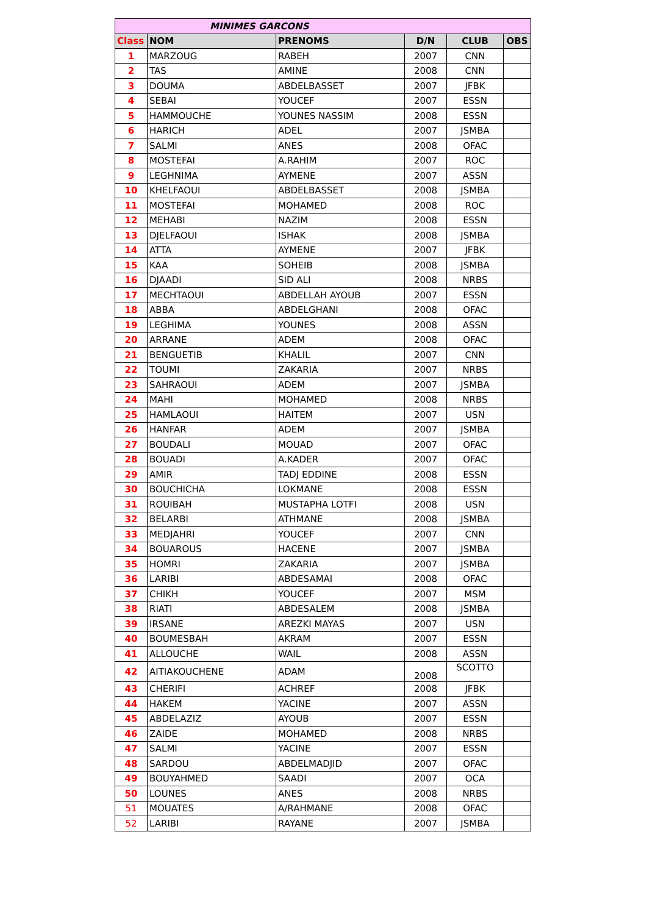| MINIMES GARCONS | | | | | |
| --- | --- | --- | --- | --- | --- |
| Class | NOM | PRENOMS | D/N | CLUB | OBS |
| 1 | MARZOUG | RABEH | 2007 | CNN | |
| 2 | TAS | AMINE | 2008 | CNN | |
| 3 | DOUMA | ABDELBASSET | 2007 | JFBK | |
| 4 | SEBAI | YOUCEF | 2007 | ESSN | |
| 5 | HAMMOUCHE | YOUNES NASSIM | 2008 | ESSN | |
| 6 | HARICH | ADEL | 2007 | JSMBA | |
| 7 | SALMI | ANES | 2008 | OFAC | |
| 8 | MOSTEFAI | A.RAHIM | 2007 | ROC | |
| 9 | LEGHNIMA | AYMENE | 2007 | ASSN | |
| 10 | KHELFAOUI | ABDELBASSET | 2008 | JSMBA | |
| 11 | MOSTEFAI | MOHAMED | 2008 | ROC | |
| 12 | MEHABI | NAZIM | 2008 | ESSN | |
| 13 | DJELFAOUI | ISHAK | 2008 | JSMBA | |
| 14 | ATTA | AYMENE | 2007 | JFBK | |
| 15 | KAA | SOHEIB | 2008 | JSMBA | |
| 16 | DJAADI | SID ALI | 2008 | NRBS | |
| 17 | MECHTAOUI | ABDELLAH AYOUB | 2007 | ESSN | |
| 18 | ABBA | ABDELGHANI | 2008 | OFAC | |
| 19 | LEGHIMA | YOUNES | 2008 | ASSN | |
| 20 | ARRANE | ADEM | 2008 | OFAC | |
| 21 | BENGUETIB | KHALIL | 2007 | CNN | |
| 22 | TOUMI | ZAKARIA | 2007 | NRBS | |
| 23 | SAHRAOUI | ADEM | 2007 | JSMBA | |
| 24 | MAHI | MOHAMED | 2008 | NRBS | |
| 25 | HAMLAOUI | HAITEM | 2007 | USN | |
| 26 | HANFAR | ADEM | 2007 | JSMBA | |
| 27 | BOUDALI | MOUAD | 2007 | OFAC | |
| 28 | BOUADI | A.KADER | 2007 | OFAC | |
| 29 | AMIR | TADJ EDDINE | 2008 | ESSN | |
| 30 | BOUCHICHA | LOKMANE | 2008 | ESSN | |
| 31 | ROUIBAH | MUSTAPHA LOTFI | 2008 | USN | |
| 32 | BELARBI | ATHMANE | 2008 | JSMBA | |
| 33 | MEDJAHRI | YOUCEF | 2007 | CNN | |
| 34 | BOUAROUS | HACENE | 2007 | JSMBA | |
| 35 | HOMRI | ZAKARIA | 2007 | JSMBA | |
| 36 | LARIBI | ABDESAMAI | 2008 | OFAC | |
| 37 | CHIKH | YOUCEF | 2007 | MSM | |
| 38 | RIATI | ABDESALEM | 2008 | JSMBA | |
| 39 | IRSANE | AREZKI MAYAS | 2007 | USN | |
| 40 | BOUMESBAH | AKRAM | 2007 | ESSN | |
| 41 | ALLOUCHE | WAIL | 2008 | ASSN | |
| 42 | AITIAKOUCHENE | ADAM | 2008 | SCOTTO | |
| 43 | CHERIFI | ACHREF | 2008 | JFBK | |
| 44 | HAKEM | YACINE | 2007 | ASSN | |
| 45 | ABDELAZIZ | AYOUB | 2007 | ESSN | |
| 46 | ZAIDE | MOHAMED | 2008 | NRBS | |
| 47 | SALMI | YACINE | 2007 | ESSN | |
| 48 | SARDOU | ABDELMADJID | 2007 | OFAC | |
| 49 | BOUYAHMED | SAADI | 2007 | OCA | |
| 50 | LOUNES | ANES | 2008 | NRBS | |
| 51 | MOUATES | A/RAHMANE | 2008 | OFAC | |
| 52 | LARIBI | RAYANE | 2007 | JSMBA | |